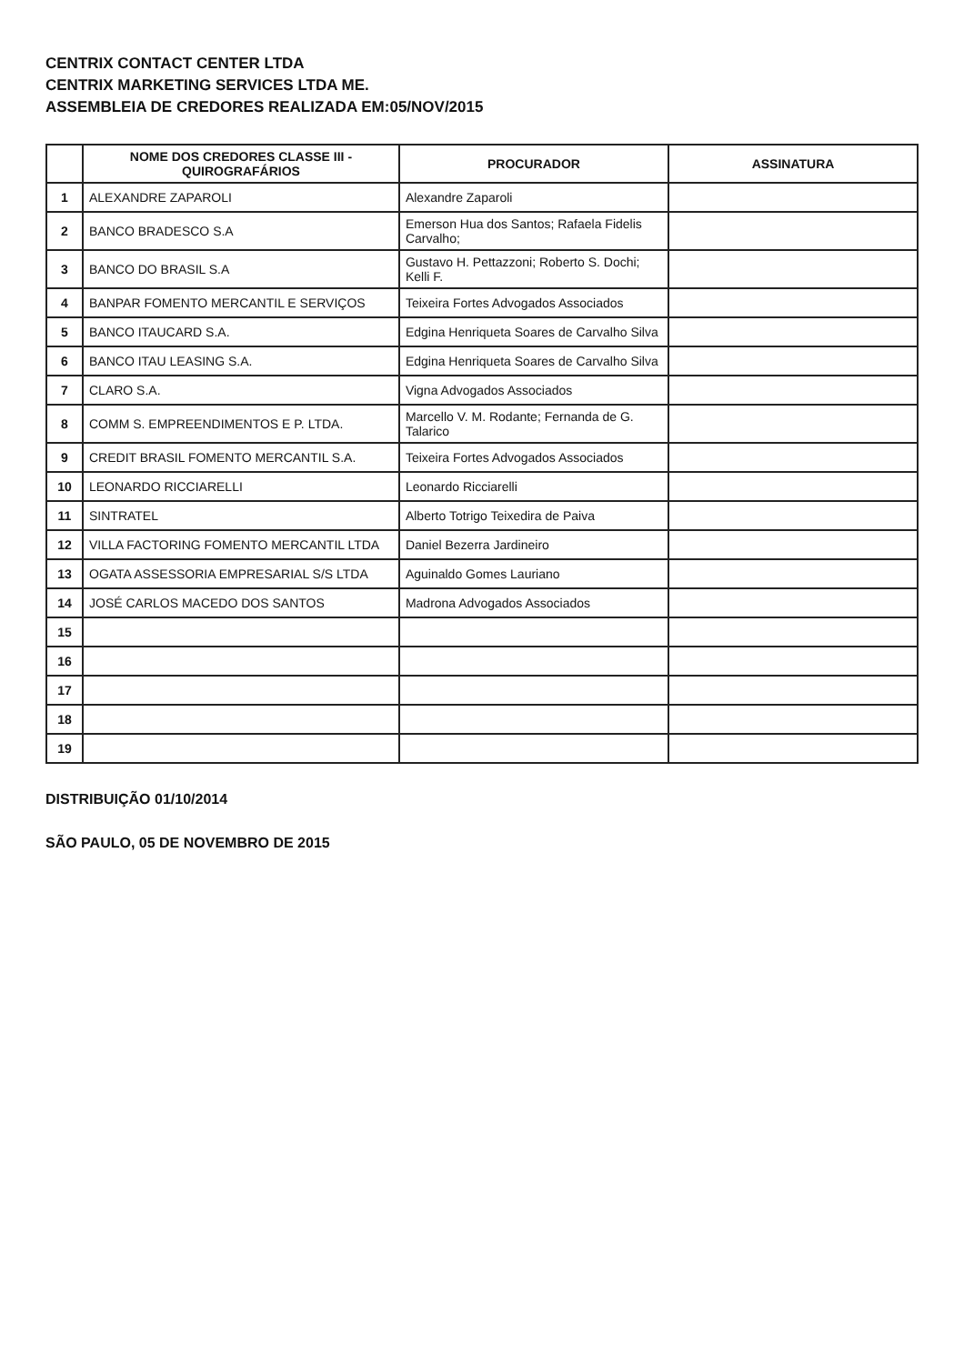CENTRIX CONTACT CENTER LTDA
CENTRIX MARKETING SERVICES LTDA ME.
ASSEMBLEIA DE CREDORES REALIZADA EM:05/NOV/2015
| | NOME DOS CREDORES CLASSE III - QUIROGRAFÁRIOS | PROCURADOR | ASSINATURA |
| --- | --- | --- | --- |
| 1 | ALEXANDRE ZAPAROLI | Alexandre Zaparoli | |
| 2 | BANCO BRADESCO S.A | Emerson Hua dos Santos; Rafaela Fidelis Carvalho; | |
| 3 | BANCO DO BRASIL S.A | Gustavo H. Pettazzoni; Roberto S. Dochi; Kelli F. | |
| 4 | BANPAR FOMENTO MERCANTIL E SERVIÇOS | Teixeira Fortes Advogados Associados | |
| 5 | BANCO ITAUCARD S.A. | Edgina Henriqueta Soares de Carvalho Silva | |
| 6 | BANCO ITAU LEASING S.A. | Edgina Henriqueta Soares de Carvalho Silva | |
| 7 | CLARO S.A. | Vigna Advogados Associados | |
| 8 | COMM S. EMPREENDIMENTOS E P. LTDA. | Marcello V. M. Rodante; Fernanda de G. Talarico | |
| 9 | CREDIT BRASIL FOMENTO MERCANTIL S.A. | Teixeira Fortes Advogados Associados | |
| 10 | LEONARDO RICCIARELLI | Leonardo Ricciarelli | |
| 11 | SINTRATEL | Alberto Totrigo Teixedira de Paiva | |
| 12 | VILLA FACTORING FOMENTO MERCANTIL LTDA | Daniel Bezerra Jardineiro | |
| 13 | OGATA ASSESSORIA EMPRESARIAL S/S LTDA | Aguinaldo Gomes Lauriano | |
| 14 | JOSÉ CARLOS MACEDO DOS SANTOS | Madrona Advogados Associados | |
| 15 | | | |
| 16 | | | |
| 17 | | | |
| 18 | | | |
| 19 | | | |
DISTRIBUIÇÃO 01/10/2014
SÃO PAULO, 05 DE NOVEMBRO DE 2015